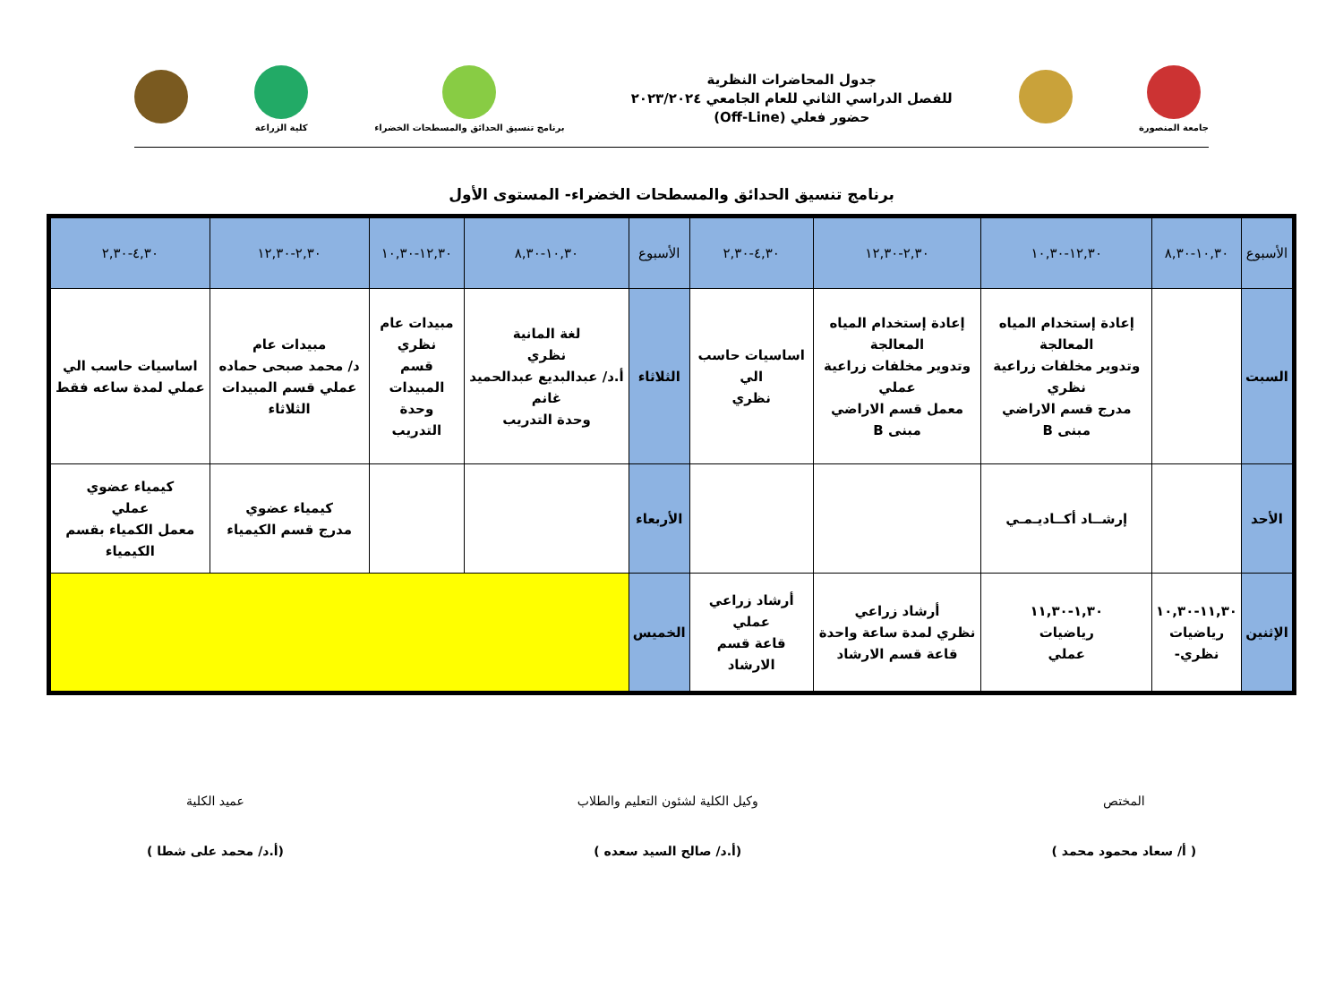جامعة المنصورة
جدول المحاضرات النظرية
للفصل الدراسي الثاني للعام الجامعي ٢٠٢٣/٢٠٢٤
حضور فعلي (Off-Line)
برنامج تنسيق الحدائق والمسطحات الخضراء
كلية الزراعة
برنامج تنسيق الحدائق والمسطحات الخضراء- المستوى الأول
| الأسبوع | ١٠,٣٠-٨,٣٠ | ١٢,٣٠-١٠,٣٠ | ٢,٣٠-١٢,٣٠ | ٤,٣٠-٢,٣٠ | الأسبوع | ١٠,٣٠-٨,٣٠ | ١٢,٣٠-١٠,٣٠ | ٢,٣٠-١٢,٣٠ | ٤,٣٠-٢,٣٠ |
| --- | --- | --- | --- | --- | --- | --- | --- | --- | --- |
| السبت | | إعادة إستخدام المياه المعالجة وتدوير مخلفات زراعية نظري مدرج قسم الاراضي مبنى B | إعادة إستخدام المياه المعالجة وتدوير مخلفات زراعية عملي معمل قسم الاراضي مبنى B | اساسيات حاسب الي نظري | الثلاثاء | لغة المانية نظري أ.د/ عبدالبديع عبدالحميد غانم وحدة التدريب | مبيدات عام نظري قسم المبيدات وحدة التدريب | مبيدات عام د/ محمد صبحى حماده عملي قسم المبيدات الثلاثاء | اساسيات حاسب الي عملي لمدة ساعه فقط |
| الأحد | | إرشــاد أكــاديـمـي | | | الأربعاء | | | كيمياء عضوي مدرج قسم الكيمياء | كيمياء عضوي عملي معمل الكمياء بقسم الكيمياء |
| الإثنين | ١١,٣٠-١٠,٣٠ رياضيات نظري- | ١,٣٠-١١,٣٠ رياضيات عملي | أرشاد زراعي نظري لمدة ساعة واحدة قاعة قسم الارشاد | أرشاد زراعي عملي قاعة قسم الارشاد | الخميس | | | | |
المختص
( أ/ سعاد محمود محمد )
وكيل الكلية لشئون التعليم والطلاب
(أ.د/ صالح السيد سعده )
عميد الكلية
(أ.د/ محمد على شطا )